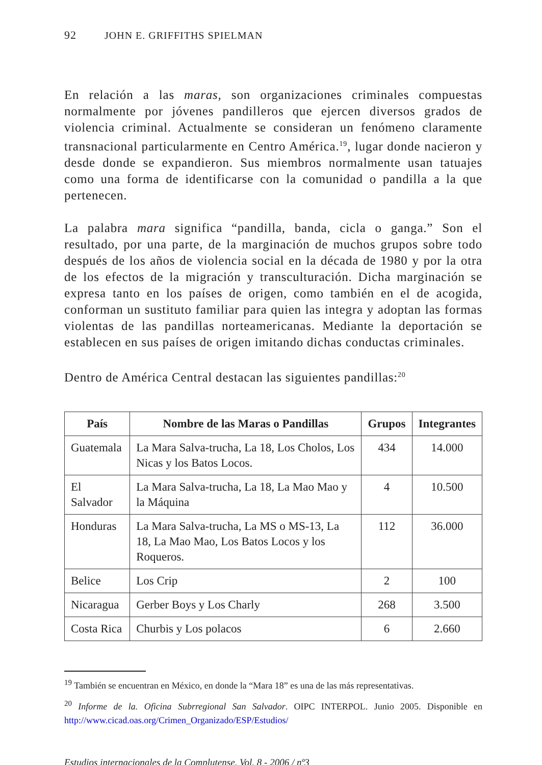92 JOHN E. GRIFFITHS SPIELMAN
En relación a las maras, son organizaciones criminales compuestas normalmente por jóvenes pandilleros que ejercen diversos grados de violencia criminal. Actualmente se consideran un fenómeno claramente transnacional particularmente en Centro América.<sup>19</sup>, lugar donde nacieron y desde donde se expandieron. Sus miembros normalmente usan tatuajes como una forma de identificarse con la comunidad o pandilla a la que pertenecen.
La palabra mara significa “pandilla, banda, cicla o ganga.” Son el resultado, por una parte, de la marginación de muchos grupos sobre todo después de los años de violencia social en la década de 1980 y por la otra de los efectos de la migración y transculturación. Dicha marginación se expresa tanto en los países de origen, como también en el de acogida, conforman un sustituto familiar para quien las integra y adoptan las formas violentas de las pandillas norteamericanas. Mediante la deportación se establecen en sus países de origen imitando dichas conductas criminales.
Dentro de América Central destacan las siguientes pandillas:<sup>20</sup>
| País | Nombre de las Maras o Pandillas | Grupos | Integrantes |
| --- | --- | --- | --- |
| Guatemala | La Mara Salva-trucha, La 18, Los Cholos, Los Nicas y los Batos Locos. | 434 | 14.000 |
| El Salvador | La Mara Salva-trucha, La 18, La Mao Mao y la Máquina | 4 | 10.500 |
| Honduras | La Mara Salva-trucha, La MS o MS-13, La 18, La Mao Mao, Los Batos Locos y los Roqueros. | 112 | 36.000 |
| Belice | Los Crip | 2 | 100 |
| Nicaragua | Gerber Boys y Los Charly | 268 | 3.500 |
| Costa Rica | Churbis y Los polacos | 6 | 2.660 |
<sup>19</sup> También se encuentran en México, en donde la “Mara 18” es una de las más representativas.
<sup>20</sup> Informe de la. Oficina Subrregional San Salvador. OIPC INTERPOL. Junio 2005. Disponible en http://www.cicad.oas.org/Crimen_Organizado/ESP/Estudios/
Estudios internacionales de la Complutense, Vol. 8 - 2006 / nº3